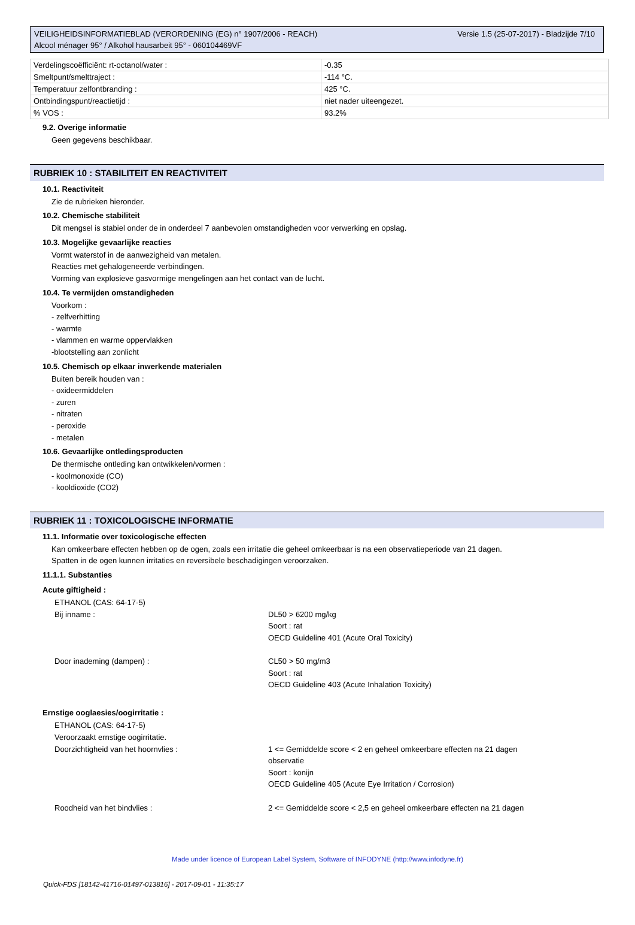Versie 1.5 (25-07-2017) - Bladzijde 7/10 VEILIGHEIDSINFORMATIEBLAD (VERORDENING (EG) n° 1907/2006 - REACH)
Alcool ménager 95° / Alkohol hausarbeit 95° - 060104469VF
| Verdelingscoëfficiënt: rt-octanol/water : | -0.35 |
| Smeltpunt/smelttraject : | -114 °C. |
| Temperatuur zelfontbranding : | 425 °C. |
| Ontbindingspunt/reactietijd : | niet nader uiteengezet. |
| % VOS : | 93.2% |
9.2. Overige informatie
Geen gegevens beschikbaar.
RUBRIEK 10 : STABILITEIT EN REACTIVITEIT
10.1. Reactiviteit
Zie de rubrieken hieronder.
10.2. Chemische stabiliteit
Dit mengsel is stabiel onder de in onderdeel 7 aanbevolen omstandigheden voor verwerking en opslag.
10.3. Mogelijke gevaarlijke reacties
Vormt waterstof in de aanwezigheid van metalen.
Reacties met gehalogeneerde verbindingen.
Vorming van explosieve gasvormige mengelingen aan het contact van de lucht.
10.4. Te vermijden omstandigheden
Voorkom :
- zelfverhitting
- warmte
- vlammen en warme oppervlakken
-blootstelling aan zonlicht
10.5. Chemisch op elkaar inwerkende materialen
Buiten bereik houden van :
- oxideermiddelen
- zuren
- nitraten
- peroxide
- metalen
10.6. Gevaarlijke ontledingsproducten
De thermische ontleding kan ontwikkelen/vormen :
- koolmonoxide (CO)
- kooldioxide (CO2)
RUBRIEK 11 : TOXICOLOGISCHE INFORMATIE
11.1. Informatie over toxicologische effecten
Kan omkeerbare effecten hebben op de ogen, zoals een irritatie die geheel omkeerbaar is na een observatieperiode van 21 dagen.
Spatten in de ogen kunnen irritaties en reversibele beschadigingen veroorzaken.
11.1.1. Substanties
Acute giftigheid :
ETHANOL (CAS: 64-17-5)
Bij inname : DL50 > 6200 mg/kg
Soort : rat
OECD Guideline 401 (Acute Oral Toxicity)
Door inademing (dampen) : CL50 > 50 mg/m3
Soort : rat
OECD Guideline 403 (Acute Inhalation Toxicity)
Ernstige ooglaesies/oogirritatie :
ETHANOL (CAS: 64-17-5)
Veroorzaakt ernstige oogirritatie.
Doorzichtigheid van het hoornvlies : 1 <= Gemiddelde score < 2 en geheel omkeerbare effecten na 21 dagen observatie
Soort : konijn
OECD Guideline 405 (Acute Eye Irritation / Corrosion)
Roodheid van het bindvlies : 2 <= Gemiddelde score < 2,5 en geheel omkeerbare effecten na 21 dagen
Made under licence of European Label System, Software of INFODYNE (http://www.infodyne.fr)
Quick-FDS [18142-41716-01497-013816] - 2017-09-01 - 11:35:17